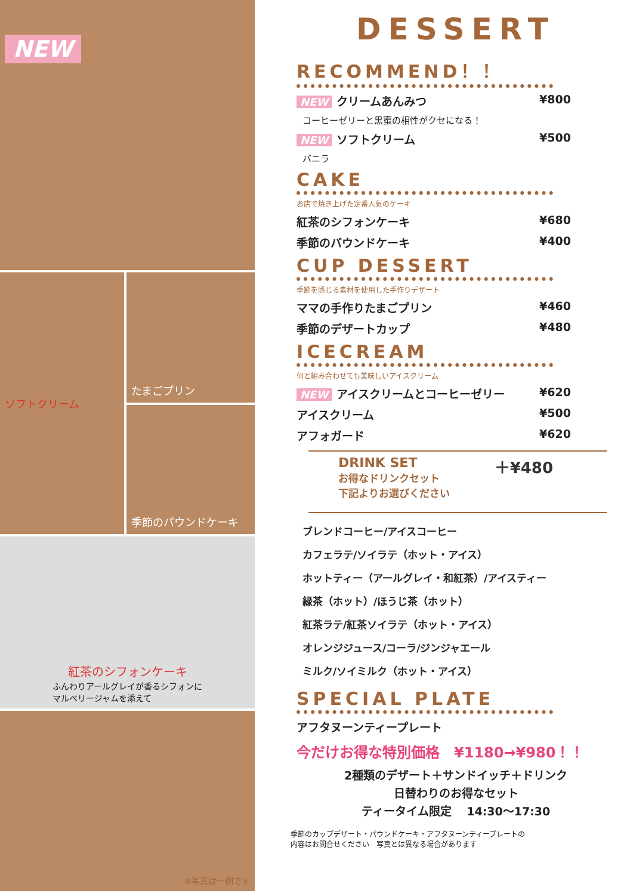NEW
ソフトクリーム
たまごプリン
季節のパウンドケーキ
紅茶のシフォンケーキ
ふんわりアールグレイが香るシフォンに
マルベリージャムを添えて
※写真は一例です
DESSERT
RECOMMEND！！
NEW クリームあんみつ ¥800
コーヒーゼリーと黒蜜の相性がクセになる！
NEW ソフトクリーム ¥500
バニラ
CAKE
お店で焼き上げた定番人気のケーキ
紅茶のシフォンケーキ ¥680
季節のパウンドケーキ ¥400
CUP DESSERT
季節を感じる素材を使用した手作りデザート
ママの手作りたまごプリン ¥460
季節のデザートカップ ¥480
ICECREAM
何と組み合わせても美味しいアイスクリーム
NEW アイスクリームとコーヒーゼリー ¥620
アイスクリーム ¥500
アフォガード ¥620
DRINK SET
お得なドリンクセット
下記よりお選びください
＋¥480
ブレンドコーヒー/アイスコーヒー
カフェラテ/ソイラテ（ホット・アイス）
ホットティー（アールグレイ・和紅茶）/アイスティー
緑茶（ホット）/ほうじ茶（ホット）
紅茶ラテ/紅茶ソイラテ（ホット・アイス）
オレンジジュース/コーラ/ジンジャエール
ミルク/ソイミルク（ホット・アイス）
SPECIAL PLATE
アフタヌーンティープレート
今だけお得な特別価格　¥1180→¥980！！
2種類のデザート＋サンドイッチ＋ドリンク
日替わりのお得なセット
ティータイム限定　 14:30〜17:30
季節のカップデザート・パウンドケーキ・アフタヌーンティープレートの
内容はお問合せください　写真とは異なる場合があります